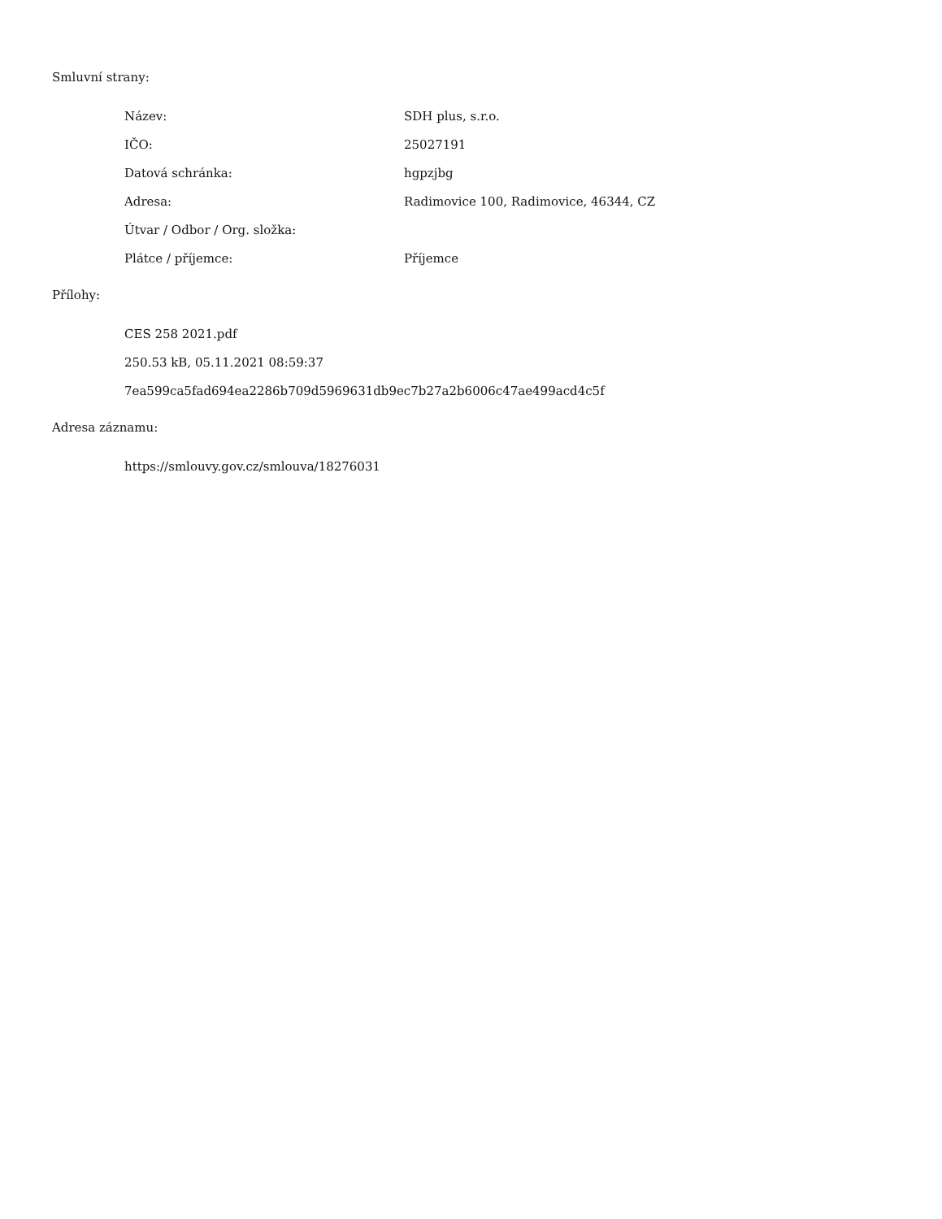Smluvní strany:
| Název: | SDH plus, s.r.o. |
| IČO: | 25027191 |
| Datová schránka: | hgpzjbg |
| Adresa: | Radimovice 100, Radimovice, 46344, CZ |
| Útvar / Odbor / Org. složka: | |
| Plátce / příjemce: | Příjemce |
Přílohy:
CES 258 2021.pdf
250.53 kB, 05.11.2021 08:59:37
7ea599ca5fad694ea2286b709d5969631db9ec7b27a2b6006c47ae499acd4c5f
Adresa záznamu:
https://smlouvy.gov.cz/smlouva/18276031